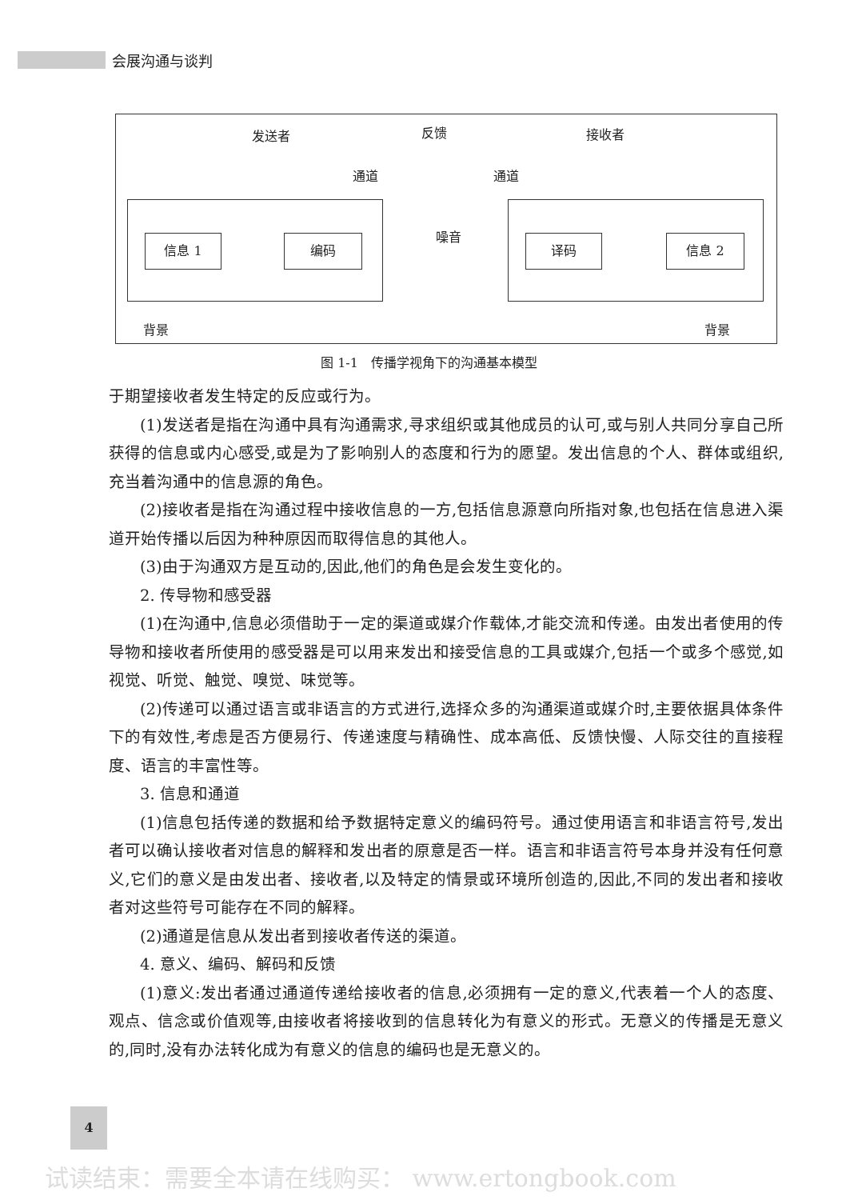会展沟通与谈判
发送者 反馈 接收者
通道 通道
信息 1 编码 噪音 译码 信息 2
背景 背景
图 1-1　传播学视角下的沟通基本模型
于期望接收者发生特定的反应或行为。
(1)发送者是指在沟通中具有沟通需求,寻求组织或其他成员的认可,或与别人共同分享自己所获得的信息或内心感受,或是为了影响别人的态度和行为的愿望。发出信息的个人、群体或组织,充当着沟通中的信息源的角色。
(2)接收者是指在沟通过程中接收信息的一方,包括信息源意向所指对象,也包括在信息进入渠道开始传播以后因为种种原因而取得信息的其他人。
(3)由于沟通双方是互动的,因此,他们的角色是会发生变化的。
2. 传导物和感受器
(1)在沟通中,信息必须借助于一定的渠道或媒介作载体,才能交流和传递。由发出者使用的传导物和接收者所使用的感受器是可以用来发出和接受信息的工具或媒介,包括一个或多个感觉,如视觉、听觉、触觉、嗅觉、味觉等。
(2)传递可以通过语言或非语言的方式进行,选择众多的沟通渠道或媒介时,主要依据具体条件下的有效性,考虑是否方便易行、传递速度与精确性、成本高低、反馈快慢、人际交往的直接程度、语言的丰富性等。
3. 信息和通道
(1)信息包括传递的数据和给予数据特定意义的编码符号。通过使用语言和非语言符号,发出者可以确认接收者对信息的解释和发出者的原意是否一样。语言和非语言符号本身并没有任何意义,它们的意义是由发出者、接收者,以及特定的情景或环境所创造的,因此,不同的发出者和接收者对这些符号可能存在不同的解释。
(2)通道是信息从发出者到接收者传送的渠道。
4. 意义、编码、解码和反馈
(1)意义:发出者通过通道传递给接收者的信息,必须拥有一定的意义,代表着一个人的态度、观点、信念或价值观等,由接收者将接收到的信息转化为有意义的形式。无意义的传播是无意义的,同时,没有办法转化成为有意义的信息的编码也是无意义的。
4
试读结束：需要全本请在线购买： www.ertongbook.com